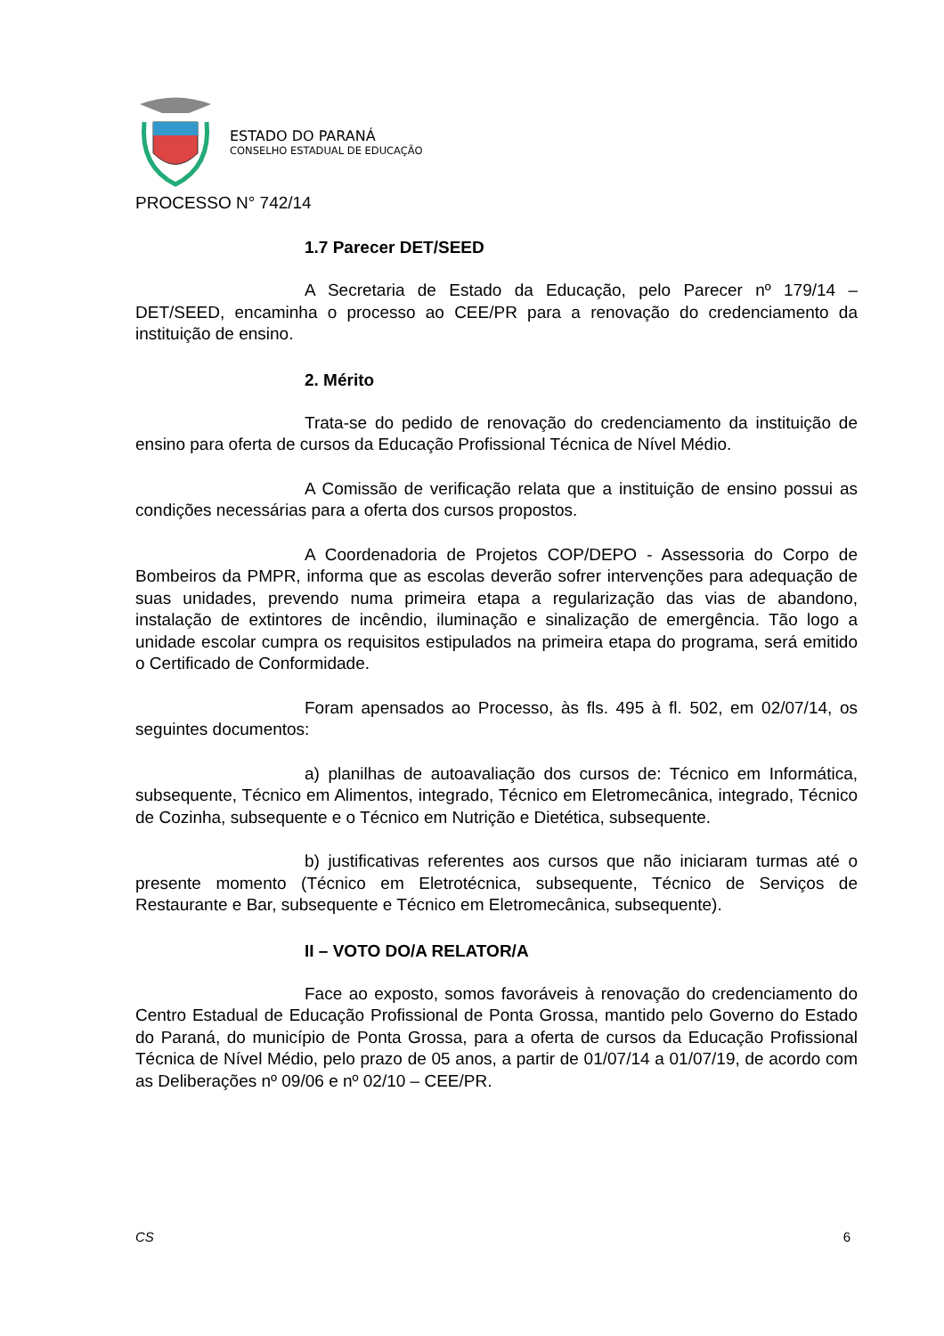ESTADO DO PARANÁ
CONSELHO ESTADUAL DE EDUCAÇÃO
PROCESSO N° 742/14
1.7 Parecer DET/SEED
A Secretaria de Estado da Educação, pelo Parecer nº 179/14 – DET/SEED, encaminha o processo ao CEE/PR para a renovação do credenciamento da instituição de ensino.
2. Mérito
Trata-se do pedido de renovação do credenciamento da instituição de ensino para oferta de cursos da Educação Profissional Técnica de Nível Médio.
A Comissão de verificação relata que a instituição de ensino possui as condições necessárias para a oferta dos cursos propostos.
A Coordenadoria de Projetos COP/DEPO - Assessoria do Corpo de Bombeiros da PMPR, informa que as escolas deverão sofrer intervenções para adequação de suas unidades, prevendo numa primeira etapa a regularização das vias de abandono, instalação de extintores de incêndio, iluminação e sinalização de emergência. Tão logo a unidade escolar cumpra os requisitos estipulados na primeira etapa do programa, será emitido o Certificado de Conformidade.
Foram apensados ao Processo, às fls. 495 à fl. 502, em 02/07/14, os seguintes documentos:
a) planilhas de autoavaliação dos cursos de: Técnico em Informática, subsequente, Técnico em Alimentos, integrado, Técnico em Eletromecânica, integrado, Técnico de Cozinha, subsequente e o Técnico em Nutrição e Dietética, subsequente.
b) justificativas referentes aos cursos que não iniciaram turmas até o presente momento (Técnico em Eletrotécnica, subsequente, Técnico de Serviços de Restaurante e Bar, subsequente e Técnico em Eletromecânica, subsequente).
II – VOTO DO/A RELATOR/A
Face ao exposto, somos favoráveis à renovação do credenciamento do Centro Estadual de Educação Profissional de Ponta Grossa, mantido pelo Governo do Estado do Paraná, do município de Ponta Grossa, para a oferta de cursos da Educação Profissional Técnica de Nível Médio, pelo prazo de 05 anos, a partir de 01/07/14 a 01/07/19, de acordo com as Deliberações nº 09/06 e nº 02/10 – CEE/PR.
CS 6